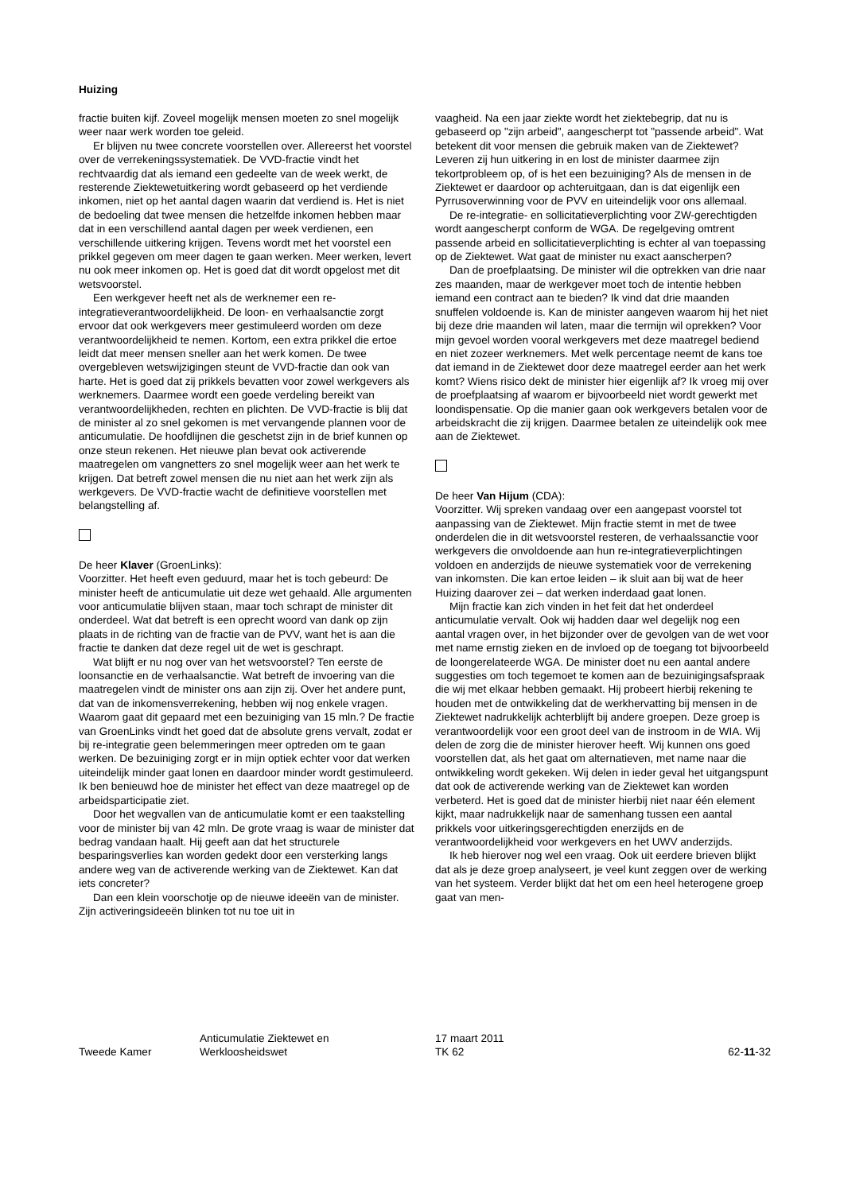Huizing
fractie buiten kijf. Zoveel mogelijk mensen moeten zo snel mogelijk weer naar werk worden toe geleid.
Er blijven nu twee concrete voorstellen over. Allereerst het voorstel over de verrekeningssystematiek. De VVD-fractie vindt het rechtvaardig dat als iemand een gedeelte van de week werkt, de resterende Ziektewetuitkering wordt gebaseerd op het verdiende inkomen, niet op het aantal dagen waarin dat verdiend is. Het is niet de bedoeling dat twee mensen die hetzelfde inkomen hebben maar dat in een verschillend aantal dagen per week verdienen, een verschillende uitkering krijgen. Tevens wordt met het voorstel een prikkel gegeven om meer dagen te gaan werken. Meer werken, levert nu ook meer inkomen op. Het is goed dat dit wordt opgelost met dit wetsvoorstel.
Een werkgever heeft net als de werknemer een re-integratieverantwoordelijkheid. De loon- en verhaalsanctie zorgt ervoor dat ook werkgevers meer gestimuleerd worden om deze verantwoordelijkheid te nemen. Kortom, een extra prikkel die ertoe leidt dat meer mensen sneller aan het werk komen. De twee overgebleven wetswijzigingen steunt de VVD-fractie dan ook van harte. Het is goed dat zij prikkels bevatten voor zowel werkgevers als werknemers. Daarmee wordt een goede verdeling bereikt van verantwoordelijkheden, rechten en plichten. De VVD-fractie is blij dat de minister al zo snel gekomen is met vervangende plannen voor de anticumulatie. De hoofdlijnen die geschetst zijn in de brief kunnen op onze steun rekenen. Het nieuwe plan bevat ook activerende maatregelen om vangnetters zo snel mogelijk weer aan het werk te krijgen. Dat betreft zowel mensen die nu niet aan het werk zijn als werkgevers. De VVD-fractie wacht de definitieve voorstellen met belangstelling af.
De heer Klaver (GroenLinks):
Voorzitter. Het heeft even geduurd, maar het is toch gebeurd: De minister heeft de anticumulatie uit deze wet gehaald. Alle argumenten voor anticumulatie blijven staan, maar toch schrapt de minister dit onderdeel. Wat dat betreft is een oprecht woord van dank op zijn plaats in de richting van de fractie van de PVV, want het is aan die fractie te danken dat deze regel uit de wet is geschrapt.
Wat blijft er nu nog over van het wetsvoorstel? Ten eerste de loonsanctie en de verhaalsanctie. Wat betreft de invoering van die maatregelen vindt de minister ons aan zijn zij. Over het andere punt, dat van de inkomensverrekening, hebben wij nog enkele vragen. Waarom gaat dit gepaard met een bezuiniging van 15 mln.? De fractie van GroenLinks vindt het goed dat de absolute grens vervalt, zodat er bij re-integratie geen belemmeringen meer optreden om te gaan werken. De bezuiniging zorgt er in mijn optiek echter voor dat werken uiteindelijk minder gaat lonen en daardoor minder wordt gestimuleerd. Ik ben benieuwd hoe de minister het effect van deze maatregel op de arbeidsparticipatie ziet.
Door het wegvallen van de anticumulatie komt er een taakstelling voor de minister bij van 42 mln. De grote vraag is waar de minister dat bedrag vandaan haalt. Hij geeft aan dat het structurele besparingsverlies kan worden gedekt door een versterking langs andere weg van de activerende werking van de Ziektewet. Kan dat iets concreter?
Dan een klein voorschotje op de nieuwe ideeën van de minister. Zijn activeringsideeën blinken tot nu toe uit in
vaagheid. Na een jaar ziekte wordt het ziektebegrip, dat nu is gebaseerd op "zijn arbeid", aangescherpt tot "passende arbeid". Wat betekent dit voor mensen die gebruik maken van de Ziektewet? Leveren zij hun uitkering in en lost de minister daarmee zijn tekortprobleem op, of is het een bezuiniging? Als de mensen in de Ziektewet er daardoor op achteruitgaan, dan is dat eigenlijk een Pyrrusoverwinning voor de PVV en uiteindelijk voor ons allemaal.
De re-integratie- en sollicitatieverplichting voor ZW-gerechtigden wordt aangescherpt conform de WGA. De regelgeving omtrent passende arbeid en sollicitatieverplichting is echter al van toepassing op de Ziektewet. Wat gaat de minister nu exact aanscherpen?
Dan de proefplaatsing. De minister wil die optrekken van drie naar zes maanden, maar de werkgever moet toch de intentie hebben iemand een contract aan te bieden? Ik vind dat drie maanden snuffelen voldoende is. Kan de minister aangeven waarom hij het niet bij deze drie maanden wil laten, maar die termijn wil oprekken? Voor mijn gevoel worden vooral werkgevers met deze maatregel bediend en niet zozeer werknemers. Met welk percentage neemt de kans toe dat iemand in de Ziektewet door deze maatregel eerder aan het werk komt? Wiens risico dekt de minister hier eigenlijk af? Ik vroeg mij over de proefplaatsing af waarom er bijvoorbeeld niet wordt gewerkt met loondispensatie. Op die manier gaan ook werkgevers betalen voor de arbeidskracht die zij krijgen. Daarmee betalen ze uiteindelijk ook mee aan de Ziektewet.
De heer Van Hijum (CDA):
Voorzitter. Wij spreken vandaag over een aangepast voorstel tot aanpassing van de Ziektewet. Mijn fractie stemt in met de twee onderdelen die in dit wetsvoorstel resteren, de verhaalssanctie voor werkgevers die onvoldoende aan hun re-integratieverplichtingen voldoen en anderzijds de nieuwe systematiek voor de verrekening van inkomsten. Die kan ertoe leiden – ik sluit aan bij wat de heer Huizing daarover zei – dat werken inderdaad gaat lonen.
Mijn fractie kan zich vinden in het feit dat het onderdeel anticumulatie vervalt. Ook wij hadden daar wel degelijk nog een aantal vragen over, in het bijzonder over de gevolgen van de wet voor met name ernstig zieken en de invloed op de toegang tot bijvoorbeeld de loongerelateerde WGA. De minister doet nu een aantal andere suggesties om toch tegemoet te komen aan de bezuinigingsafspraak die wij met elkaar hebben gemaakt. Hij probeert hierbij rekening te houden met de ontwikkeling dat de werkhervatting bij mensen in de Ziektewet nadrukkelijk achterblijft bij andere groepen. Deze groep is verantwoordelijk voor een groot deel van de instroom in de WIA. Wij delen de zorg die de minister hierover heeft. Wij kunnen ons goed voorstellen dat, als het gaat om alternatieven, met name naar die ontwikkeling wordt gekeken. Wij delen in ieder geval het uitgangspunt dat ook de activerende werking van de Ziektewet kan worden verbeterd. Het is goed dat de minister hierbij niet naar één element kijkt, maar nadrukkelijk naar de samenhang tussen een aantal prikkels voor uitkeringsgerechtigden enerzijds en de verantwoordelijkheid voor werkgevers en het UWV anderzijds.
Ik heb hierover nog wel een vraag. Ook uit eerdere brieven blijkt dat als je deze groep analyseert, je veel kunt zeggen over de werking van het systeem. Verder blijkt dat het om een heel heterogene groep gaat van men-
Tweede Kamer
Anticumulatie Ziektewet en
Werkloosheidswet
17 maart 2011
TK 62
62-11-32